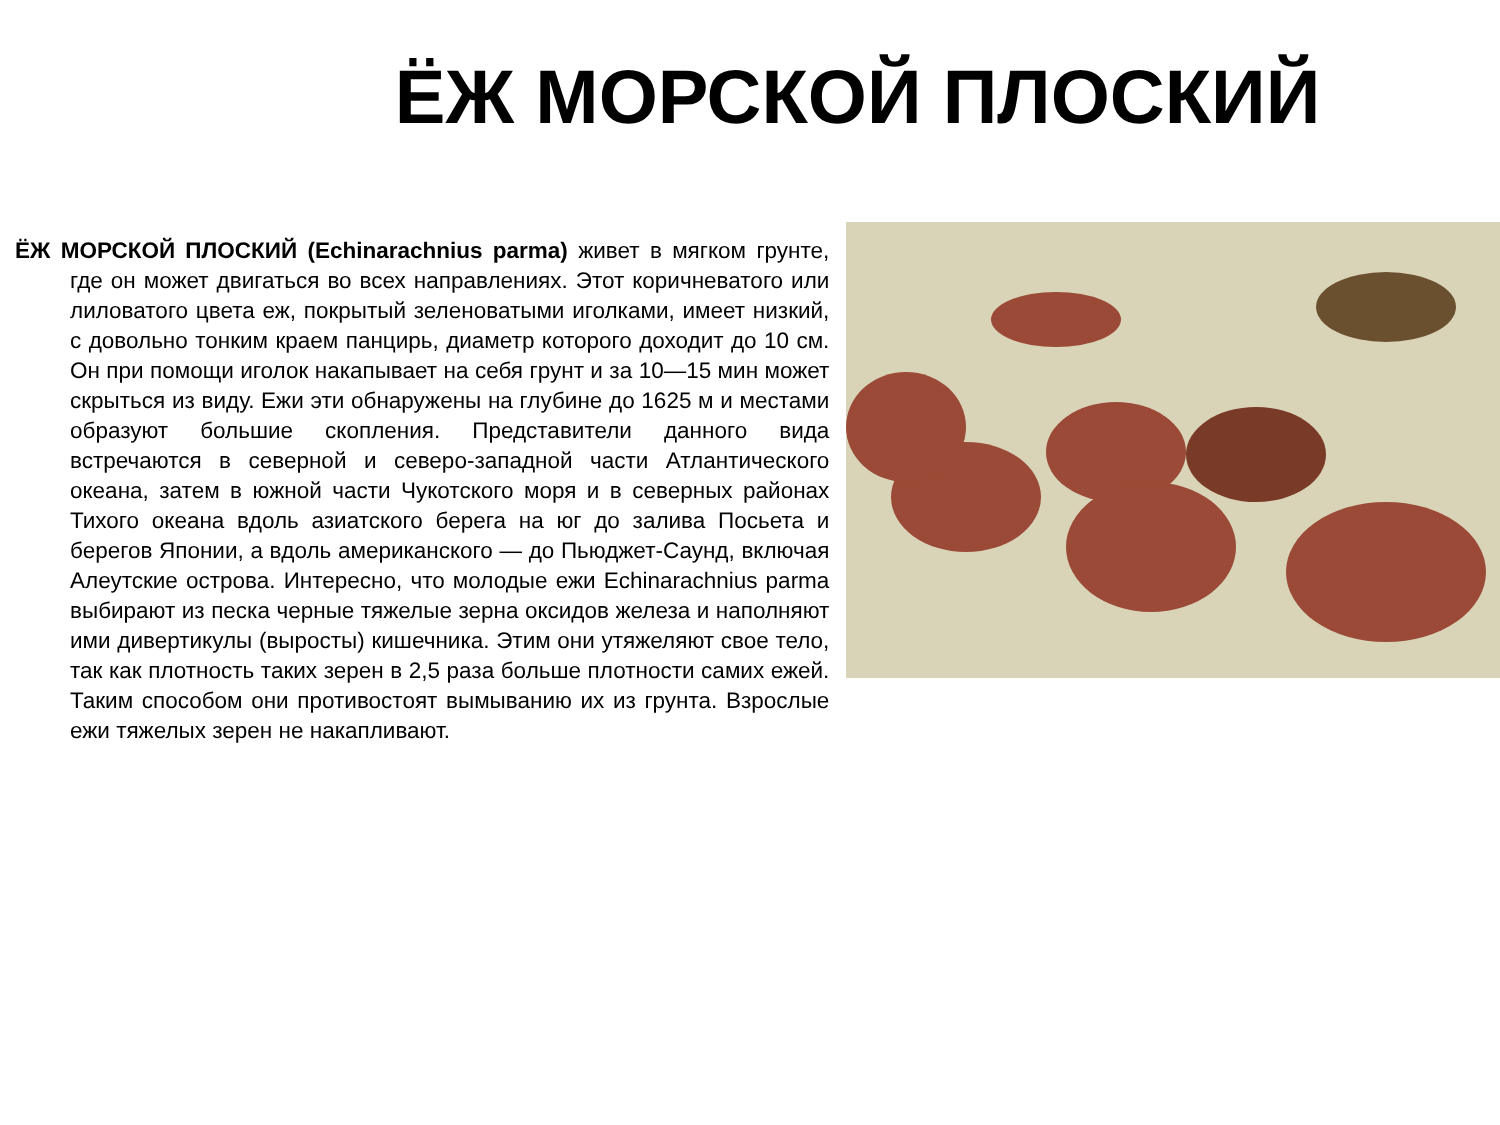ЁЖ МОРСКОЙ ПЛОСКИЙ
ЁЖ МОРСКОЙ ПЛОСКИЙ (Echinarachnius parma) живет в мягком грунте, где он может двигаться во всех направлениях. Этот коричневатого или лиловатого цвета еж, покрытый зеленоватыми иголками, имеет низкий, с довольно тонким краем панцирь, диаметр которого доходит до 10 см. Он при помощи иголок накапывает на себя грунт и за 10—15 мин может скрыться из виду. Ежи эти обнаружены на глубине до 1625 м и местами образуют большие скопления. Представители данного вида встречаются в северной и северо-западной части Атлантического океана, затем в южной части Чукотского моря и в северных районах Тихого океана вдоль азиатского берега на юг до залива Посьета и берегов Японии, а вдоль американского — до Пьюджет-Саунд, включая Алеутские острова. Интересно, что молодые ежи Echinarachnius parma выбирают из песка черные тяжелые зерна оксидов железа и наполняют ими дивертикулы (выросты) кишечника. Этим они утяжеляют свое тело, так как плотность таких зерен в 2,5 раза больше плотности самих ежей. Таким способом они противостоят вымыванию их из грунта. Взрослые ежи тяжелых зерен не накапливают.